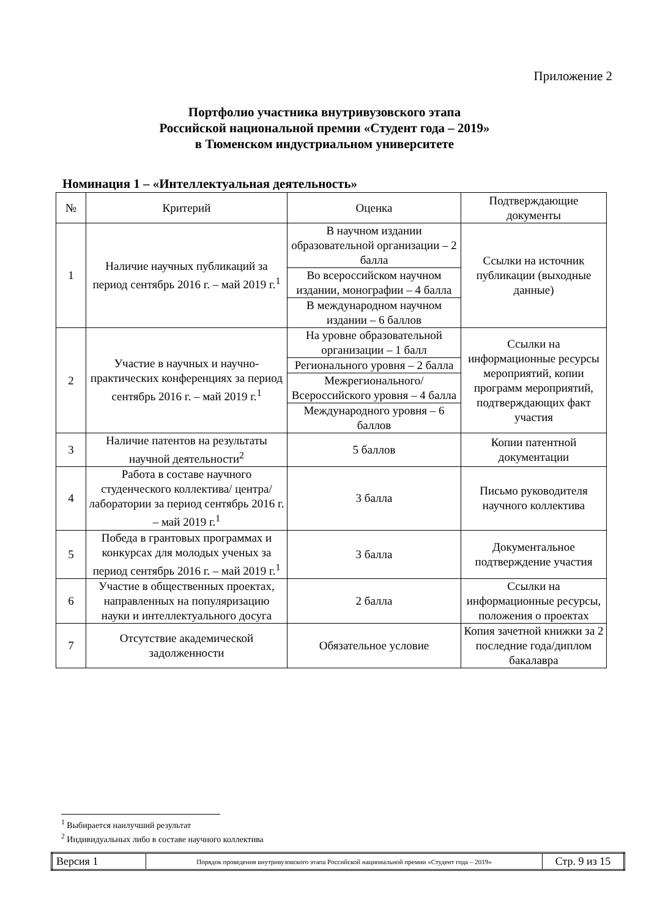Приложение 2
Портфолио участника внутривузовского этапа
Российской национальной премии «Студент года – 2019»
в Тюменском индустриальном университете
Номинация 1 – «Интеллектуальная деятельность»
| № | Критерий | Оценка | Подтверждающие документы |
| --- | --- | --- | --- |
| 1 | Наличие научных публикаций за период сентябрь 2016 г. – май 2019 г.<sup>1</sup> | В научном издании образовательной организации – 2 балла | Ссылки на источник публикации (выходные данные) |
| | | Во всероссийском научном издании, монографии – 4 балла | |
| | | В международном научном издании – 6 баллов | |
| 2 | Участие в научных и научно-практических конференциях за период сентябрь 2016 г. – май 2019 г.<sup>1</sup> | На уровне образовательной организации – 1 балл | Ссылки на информационные ресурсы мероприятий, копии программ мероприятий, подтверждающих факт участия |
| | | Регионального уровня – 2 балла | |
| | | Межрегионального/ Всероссийского уровня – 4 балла | |
| | | Международного уровня – 6 баллов | |
| 3 | Наличие патентов на результаты научной деятельности<sup>2</sup> | 5 баллов | Копии патентной документации |
| 4 | Работа в составе научного студенческого коллектива/ центра/лаборатории за период сентябрь 2016 г. – май 2019 г.<sup>1</sup> | 3 балла | Письмо руководителя научного коллектива |
| 5 | Победа в грантовых программах и конкурсах для молодых ученых за период сентябрь 2016 г. – май 2019 г.<sup>1</sup> | 3 балла | Документальное подтверждение участия |
| 6 | Участие в общественных проектах, направленных на популяризацию науки и интеллектуального досуга | 2 балла | Ссылки на информационные ресурсы, положения о проектах |
| 7 | Отсутствие академической задолженности | Обязательное условие | Копия зачетной книжки за 2 последние года/диплом бакалавра |
<sup>1</sup> Выбирается наилучший результат
<sup>2</sup> Индивидуальных либо в составе научного коллектива
| Версия 1 | Порядок проведения внутривузовского этапа Российской национальной премии «Студент года – 2019» | Стр. 9 из 15 |